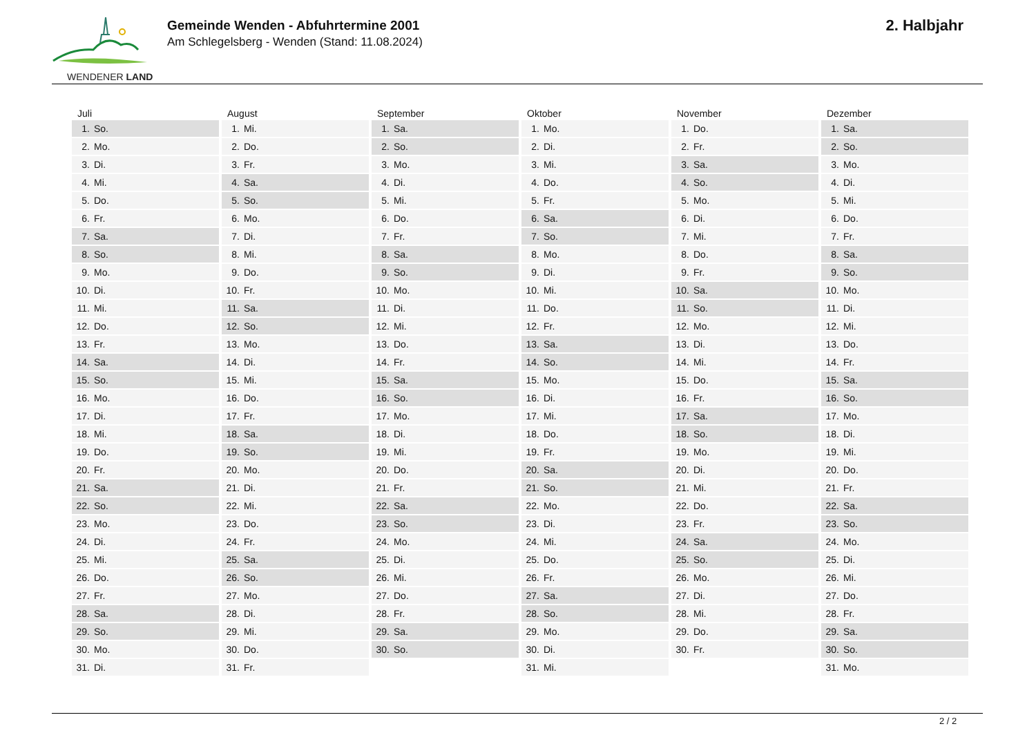WENDENER LAND
Gemeinde Wenden - Abfuhrtermine 2001
Am Schlegelsberg - Wenden (Stand: 11.08.2024)
2. Halbjahr
| Juli | August | September | Oktober | November | Dezember |
| --- | --- | --- | --- | --- | --- |
| 1. So. | 1. Mi. | 1. Sa. | 1. Mo. | 1. Do. | 1. Sa. |
| 2. Mo. | 2. Do. | 2. So. | 2. Di. | 2. Fr. | 2. So. |
| 3. Di. | 3. Fr. | 3. Mo. | 3. Mi. | 3. Sa. | 3. Mo. |
| 4. Mi. | 4. Sa. | 4. Di. | 4. Do. | 4. So. | 4. Di. |
| 5. Do. | 5. So. | 5. Mi. | 5. Fr. | 5. Mo. | 5. Mi. |
| 6. Fr. | 6. Mo. | 6. Do. | 6. Sa. | 6. Di. | 6. Do. |
| 7. Sa. | 7. Di. | 7. Fr. | 7. So. | 7. Mi. | 7. Fr. |
| 8. So. | 8. Mi. | 8. Sa. | 8. Mo. | 8. Do. | 8. Sa. |
| 9. Mo. | 9. Do. | 9. So. | 9. Di. | 9. Fr. | 9. So. |
| 10. Di. | 10. Fr. | 10. Mo. | 10. Mi. | 10. Sa. | 10. Mo. |
| 11. Mi. | 11. Sa. | 11. Di. | 11. Do. | 11. So. | 11. Di. |
| 12. Do. | 12. So. | 12. Mi. | 12. Fr. | 12. Mo. | 12. Mi. |
| 13. Fr. | 13. Mo. | 13. Do. | 13. Sa. | 13. Di. | 13. Do. |
| 14. Sa. | 14. Di. | 14. Fr. | 14. So. | 14. Mi. | 14. Fr. |
| 15. So. | 15. Mi. | 15. Sa. | 15. Mo. | 15. Do. | 15. Sa. |
| 16. Mo. | 16. Do. | 16. So. | 16. Di. | 16. Fr. | 16. So. |
| 17. Di. | 17. Fr. | 17. Mo. | 17. Mi. | 17. Sa. | 17. Mo. |
| 18. Mi. | 18. Sa. | 18. Di. | 18. Do. | 18. So. | 18. Di. |
| 19. Do. | 19. So. | 19. Mi. | 19. Fr. | 19. Mo. | 19. Mi. |
| 20. Fr. | 20. Mo. | 20. Do. | 20. Sa. | 20. Di. | 20. Do. |
| 21. Sa. | 21. Di. | 21. Fr. | 21. So. | 21. Mi. | 21. Fr. |
| 22. So. | 22. Mi. | 22. Sa. | 22. Mo. | 22. Do. | 22. Sa. |
| 23. Mo. | 23. Do. | 23. So. | 23. Di. | 23. Fr. | 23. So. |
| 24. Di. | 24. Fr. | 24. Mo. | 24. Mi. | 24. Sa. | 24. Mo. |
| 25. Mi. | 25. Sa. | 25. Di. | 25. Do. | 25. So. | 25. Di. |
| 26. Do. | 26. So. | 26. Mi. | 26. Fr. | 26. Mo. | 26. Mi. |
| 27. Fr. | 27. Mo. | 27. Do. | 27. Sa. | 27. Di. | 27. Do. |
| 28. Sa. | 28. Di. | 28. Fr. | 28. So. | 28. Mi. | 28. Fr. |
| 29. So. | 29. Mi. | 29. Sa. | 29. Mo. | 29. Do. | 29. Sa. |
| 30. Mo. | 30. Do. | 30. So. | 30. Di. | 30. Fr. | 30. So. |
| 31. Di. | 31. Fr. | | 31. Mi. | | 31. Mo. |
2 / 2